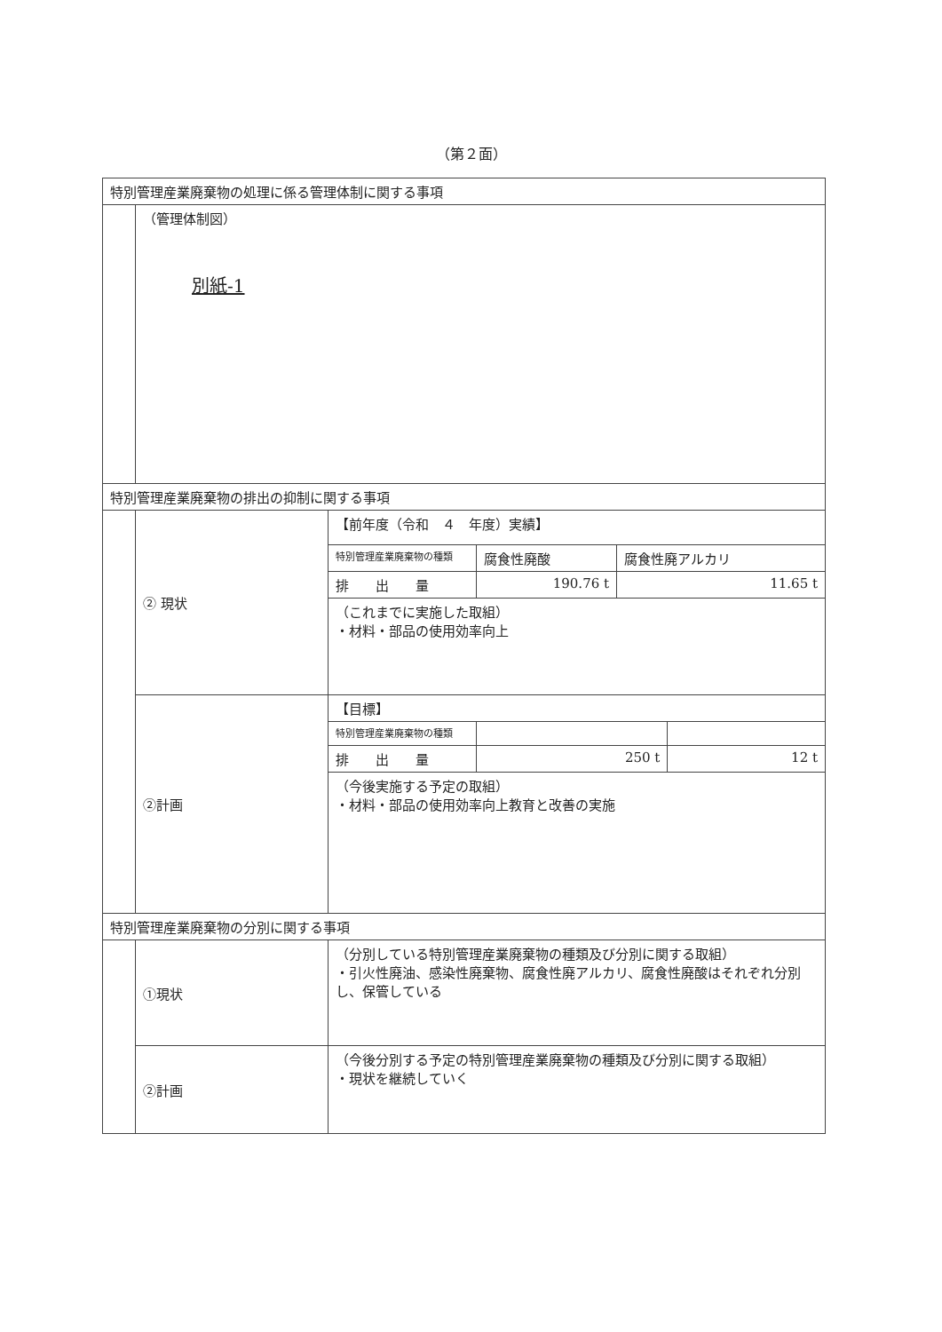（第２面）
| 特別管理産業廃棄物の処理に係る管理体制に関する事項 | | |
| | （管理体制図） 別紙-1 | |
| 特別管理産業廃棄物の排出の抑制に関する事項 | | |
| | ② 現状 | / 【前年度（令和 ４ 年度）実績】 / / / / 特別管理産業廃棄物の種類 / 腐食性廃酸 / 腐食性廃アルカリ / / 排 出 量 / 190.76 t / 11.65 t / / （これまでに実施した取組） ・材料・部品の使用効率向上 / / / |
| | ②計画 | / 【目標】 / / / / 特別管理産業廃棄物の種類 / / / / 排 出 量 / 250 t / 12 t / / （今後実施する予定の取組） ・材料・部品の使用効率向上教育と改善の実施 / / / |
| 特別管理産業廃棄物の分別に関する事項 | | |
| | ①現状 | （分別している特別管理産業廃棄物の種類及び分別に関する取組） ・引火性廃油、感染性廃棄物、腐食性廃アルカリ、腐食性廃酸はそれぞれ分別し、保管している |
| | ②計画 | （今後分別する予定の特別管理産業廃棄物の種類及び分別に関する取組） ・現状を継続していく |